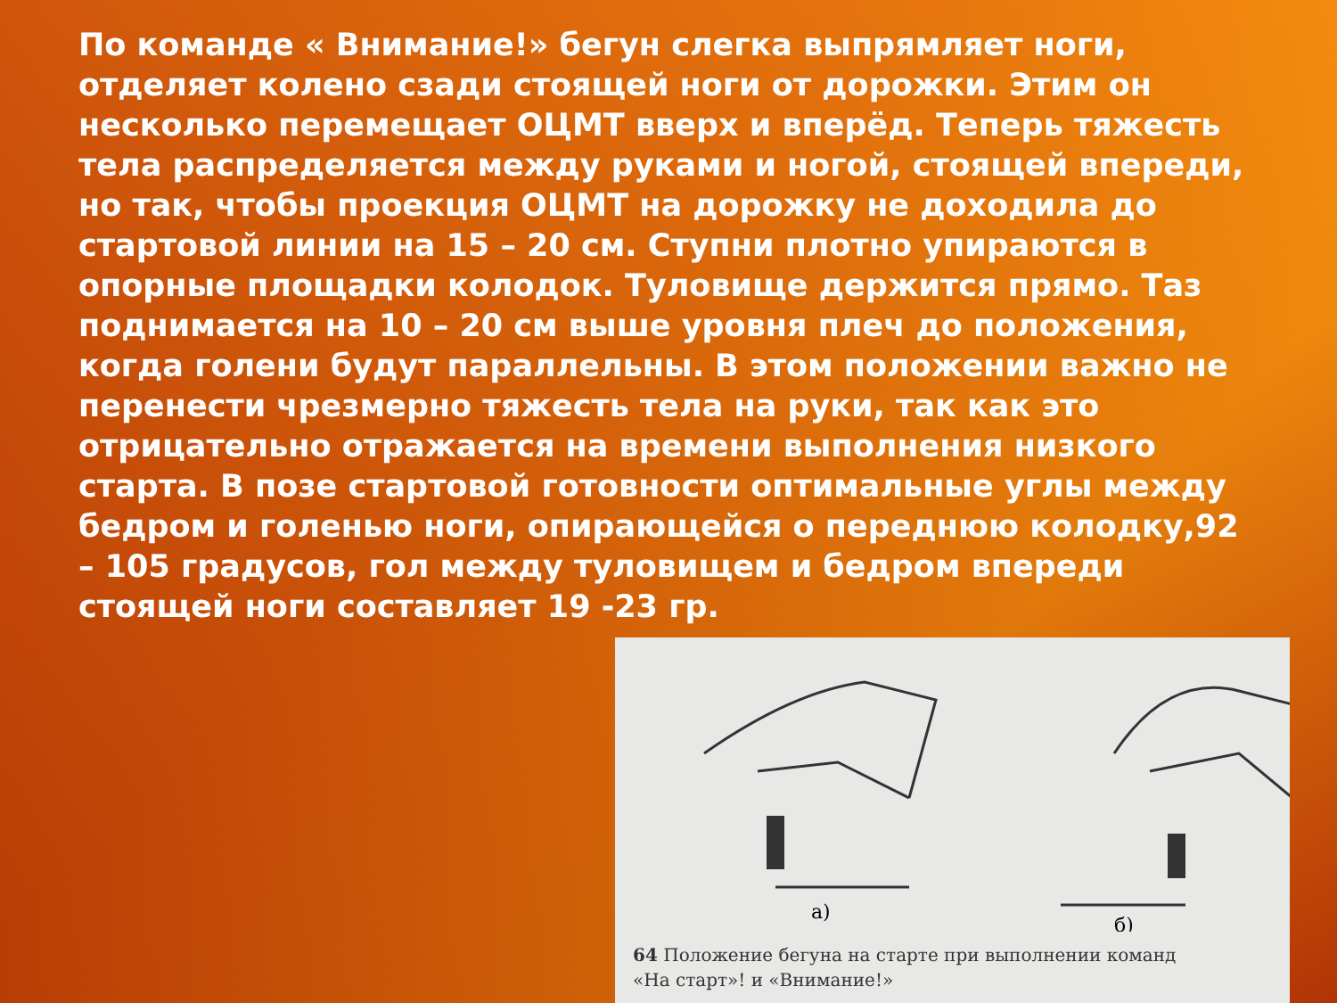По команде « Внимание!» бегун слегка выпрямляет ноги, отделяет колено сзади стоящей ноги от дорожки. Этим он несколько перемещает ОЦМТ вверх и вперёд. Теперь тяжесть тела распределяется между руками и ногой, стоящей впереди, но так, чтобы проекция ОЦМТ на дорожку не доходила до стартовой линии на 15 – 20 см. Ступни плотно упираются в опорные площадки колодок. Туловище держится прямо. Таз поднимается на 10 – 20 см выше уровня плеч до положения, когда голени будут параллельны. В этом положении важно не перенести чрезмерно тяжесть тела на руки, так как это отрицательно отражается на времени выполнения низкого старта. В позе стартовой готовности оптимальные углы между бедром и голенью ноги, опирающейся о переднюю колодку,92 – 105 градусов, гол между туловищем и бедром впереди стоящей ноги составляет 19 -23 гр.
а)
б)
64 Положение бегуна на старте при выполнении команд
«На старт»! и «Внимание!»